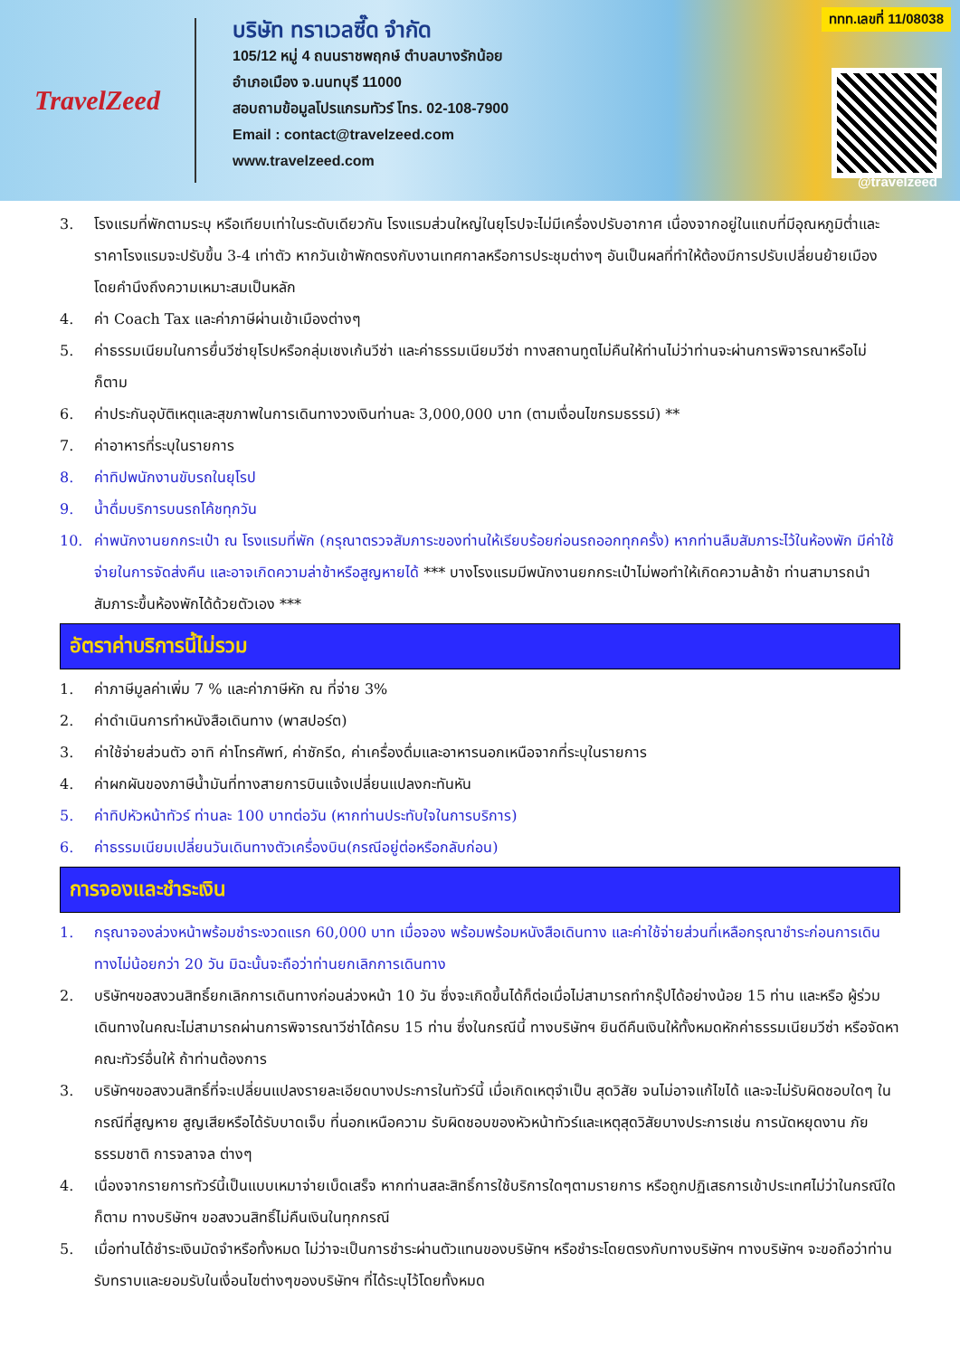TravelZeed
บริษัท ทราเวลซี๊ด จำกัด
105/12 หมู่ 4 ถนนราชพฤกษ์ ตำบลบางรักน้อย
อำเภอเมือง จ.นนทบุรี 11000
สอบถามข้อมูลโปรแกรมทัวร์ โทร. 02-108-7900
Email : contact@travelzeed.com
www.travelzeed.com
ททท.เลขที่ 11/08038
@travelzeed
3. โรงแรมที่พักตามระบุ หรือเทียบเท่าในระดับเดียวกัน โรงแรมส่วนใหญ่ในยุโรปจะไม่มีเครื่องปรับอากาศ เนื่องจากอยู่ในแถบที่มีอุณหภูมิต่ำและราคาโรงแรมจะปรับขึ้น 3-4 เท่าตัว หากวันเข้าพักตรงกับงานเทศกาลหรือการประชุมต่างๆ อันเป็นผลที่ทำให้ต้องมีการปรับเปลี่ยนย้ายเมือง โดยคำนึงถึงความเหมาะสมเป็นหลัก
4. ค่า Coach Tax และค่าภาษีผ่านเข้าเมืองต่างๆ
5. ค่าธรรมเนียมในการยื่นวีซ่ายุโรปหรือกลุ่มเชงเก้นวีซ่า และค่าธรรมเนียมวีซ่า ทางสถานทูตไม่คืนให้ท่านไม่ว่าท่านจะผ่านการพิจารณาหรือไม่ก็ตาม
6. ค่าประกันอุบัติเหตุและสุขภาพในการเดินทางวงเงินท่านละ 3,000,000 บาท (ตามเงื่อนไขกรมธรรม์) **
7. ค่าอาหารที่ระบุในรายการ
8. ค่าทิปพนักงานขับรถในยุโรป
9. น้ำดื่มบริการบนรถโค้ชทุกวัน
10. ค่าพนักงานยกกระเป๋า ณ โรงแรมที่พัก (กรุณาตรวจสัมภาระของท่านให้เรียบร้อยก่อนรถออกทุกครั้ง) หากท่านลืมสัมภาระไว้ในห้องพัก มีค่าใช้จ่ายในการจัดส่งคืน และอาจเกิดความล่าช้าหรือสูญหายได้ *** บางโรงแรมมีพนักงานยกกระเป๋าไม่พอทำให้เกิดความล้าช้า ท่านสามารถนำสัมภาระขึ้นห้องพักได้ด้วยตัวเอง ***
อัตราค่าบริการนี้ไม่รวม
1. ค่าภาษีมูลค่าเพิ่ม 7 % และค่าภาษีหัก ณ ที่จ่าย 3%
2. ค่าดำเนินการทำหนังสือเดินทาง (พาสปอร์ต)
3. ค่าใช้จ่ายส่วนตัว อาทิ ค่าโทรศัพท์, ค่าซักรีด, ค่าเครื่องดื่มและอาหารนอกเหนือจากที่ระบุในรายการ
4. ค่าผกผันของภาษีน้ำมันที่ทางสายการบินแจ้งเปลี่ยนแปลงกะทันหัน
5. ค่าทิปหัวหน้าทัวร์ ท่านละ 100 บาทต่อวัน (หากท่านประทับใจในการบริการ)
6. ค่าธรรมเนียมเปลี่ยนวันเดินทางตัวเครื่องบิน(กรณีอยู่ต่อหรือกลับก่อน)
การจองและชำระเงิน
1. กรุณาจองล่วงหน้าพร้อมชำระงวดแรก 60,000 บาท เมื่อจอง พร้อมพร้อมหนังสือเดินทาง และค่าใช้จ่ายส่วนที่เหลือกรุณาชำระก่อนการเดินทางไม่น้อยกว่า 20 วัน มิฉะนั้นจะถือว่าท่านยกเลิกการเดินทาง
2. บริษัทฯขอสงวนสิทธิ์ยกเลิกการเดินทางก่อนล่วงหน้า 10 วัน ซึ่งจะเกิดขึ้นได้ก็ต่อเมื่อไม่สามารถทำกรุ๊ปได้อย่างน้อย 15 ท่าน และหรือ ผู้ร่วมเดินทางในคณะไม่สามารถผ่านการพิจารณาวีซ่าได้ครบ 15 ท่าน ซึ่งในกรณีนี้ ทางบริษัทฯ ยินดีคืนเงินให้ทั้งหมดหักค่าธรรมเนียมวีซ่า หรือจัดหาคณะทัวร์อื่นให้ ถ้าท่านต้องการ
3. บริษัทฯขอสงวนสิทธิ์ที่จะเปลี่ยนแปลงรายละเอียดบางประการในทัวร์นี้ เมื่อเกิดเหตุจำเป็น สุดวิสัย จนไม่อาจแก้ไขได้ และจะไม่รับผิดชอบใดๆ ในกรณีที่สูญหาย สูญเสียหรือได้รับบาดเจ็บ ที่นอกเหนือความ รับผิดชอบของหัวหน้าทัวร์และเหตุสุดวิสัยบางประการเช่น การนัดหยุดงาน ภัยธรรมชาติ การจลาจล ต่างๆ
4. เนื่องจากรายการทัวร์นี้เป็นแบบเหมาจ่ายเบ็ดเสร็จ หากท่านสละสิทธิ์การใช้บริการใดๆตามรายการ หรือถูกปฏิเสธการเข้าประเทศไม่ว่าในกรณีใดก็ตาม ทางบริษัทฯ ขอสงวนสิทธิ์ไม่คืนเงินในทุกกรณี
5. เมื่อท่านได้ชำระเงินมัดจำหรือทั้งหมด ไม่ว่าจะเป็นการชำระผ่านตัวแทนของบริษัทฯ หรือชำระโดยตรงกับทางบริษัทฯ ทางบริษัทฯ จะขอถือว่าท่านรับทราบและยอมรับในเงื่อนไขต่างๆของบริษัทฯ ที่ได้ระบุไว้โดยทั้งหมด